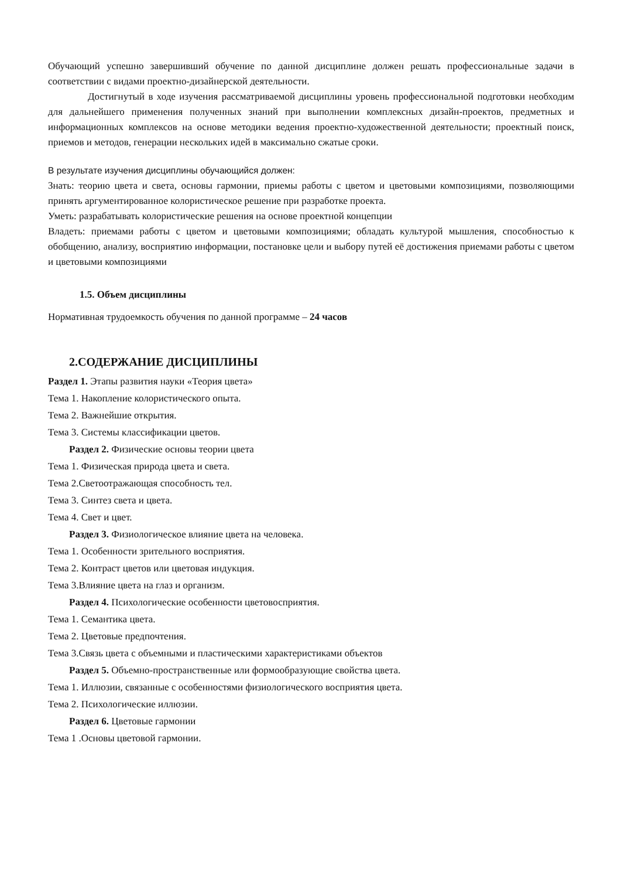Обучающий успешно завершивший обучение по данной дисциплине должен решать профессиональные задачи в соответствии с видами проектно-дизайнерской деятельности.
Достигнутый в ходе изучения рассматриваемой дисциплины уровень профессиональной подготовки необходим для дальнейшего применения полученных знаний при выполнении комплексных дизайн-проектов, предметных и информационных комплексов на основе методики ведения проектно-художественной деятельности; проектный поиск, приемов и методов, генерации нескольких идей в максимально сжатые сроки.
В результате изучения дисциплины обучающийся должен:
Знать: теорию цвета и света, основы гармонии, приемы работы с цветом и цветовыми композициями, позволяющими принять аргументированное колористическое решение при разработке проекта.
Уметь: разрабатывать колористические решения на основе проектной концепции
Владеть: приемами работы с цветом и цветовыми композициями; обладать культурой мышления, способностью к обобщению, анализу, восприятию информации, постановке цели и выбору путей её достижения приемами работы с цветом и цветовыми композициями
1.5. Объем дисциплины
Нормативная трудоемкость обучения по данной программе – 24 часов
2.СОДЕРЖАНИЕ ДИСЦИПЛИНЫ
Раздел 1. Этапы развития науки «Теория цвета»
Тема 1. Накопление колористического опыта.
Тема 2. Важнейшие открытия.
Тема 3. Системы классификации цветов.
Раздел 2. Физические основы теории цвета
Тема 1. Физическая природа цвета и света.
Тема 2.Светоотражающая способность тел.
Тема 3. Синтез света и цвета.
Тема 4. Свет и цвет.
Раздел 3. Физиологическое влияние цвета на человека.
Тема 1. Особенности зрительного восприятия.
Тема 2. Контраст цветов или цветовая индукция.
Тема 3.Влияние цвета на глаз и организм.
Раздел 4. Психологические особенности цветовосприятия.
Тема 1. Семантика цвета.
Тема 2. Цветовые предпочтения.
Тема 3.Связь цвета с объемными и пластическими характеристиками объектов
Раздел 5. Объемно-пространственные или формообразующие свойства цвета.
Тема 1. Иллюзии, связанные с особенностями физиологического восприятия цвета.
Тема 2. Психологические иллюзии.
Раздел 6. Цветовые гармонии
Тема 1 .Основы цветовой гармонии.